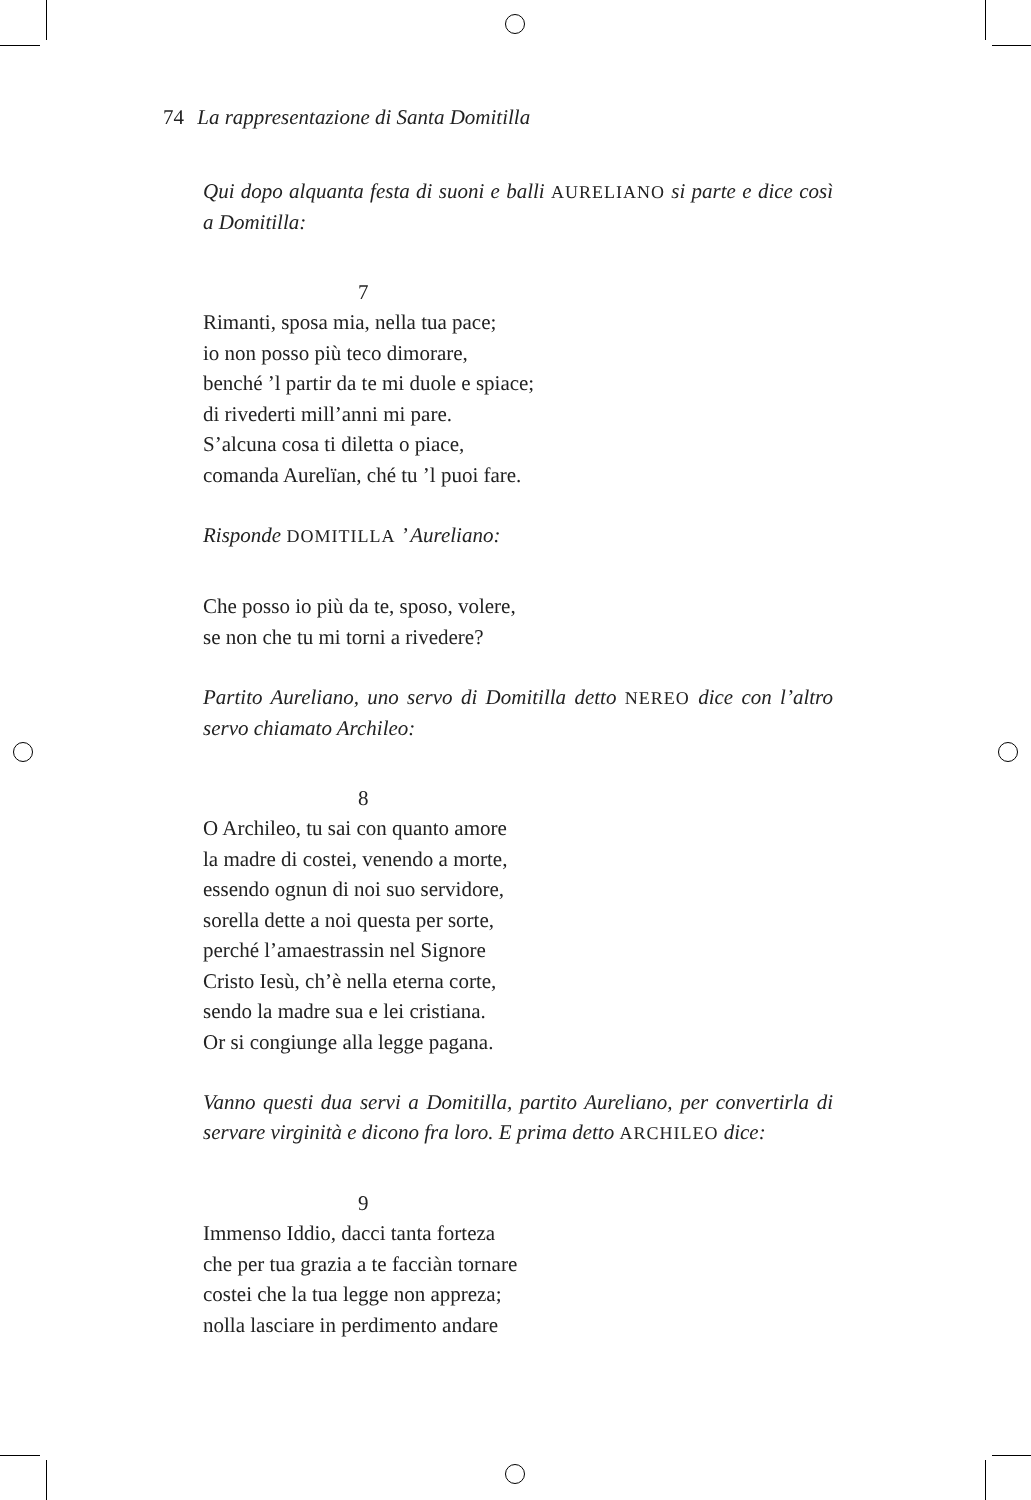74 La rappresentazione di Santa Domitilla
Qui dopo alquanta festa di suoni e balli AURELIANO si parte e dice così a Domitilla:
7
Rimanti, sposa mia, nella tua pace;
io non posso più teco dimorare,
benché ’l partir da te mi duole e spiace;
di rivederti mill’anni mi pare.
S’alcuna cosa ti diletta o piace,
comanda Aurelïan, ché tu ’l puoi fare.
Risponde DOMITILLA ’ Aureliano:
Che posso io più da te, sposo, volere,
se non che tu mi torni a rivedere?
Partito Aureliano, uno servo di Domitilla detto NEREO dice con l’altro servo chiamato Archileo:
8
O Archileo, tu sai con quanto amore
la madre di costei, venendo a morte,
essendo ognun di noi suo servidore,
sorella dette a noi questa per sorte,
perché l’amaestrassin nel Signore
Cristo Iesù, ch’è nella eterna corte,
sendo la madre sua e lei cristiana.
Or si congiunge alla legge pagana.
Vanno questi dua servi a Domitilla, partito Aureliano, per convertirla di servare virginità e dicono fra loro. E prima detto ARCHILEO dice:
9
Immenso Iddio, dacci tanta forteza
che per tua grazia a te facciàn tornare
costei che la tua legge non appreza;
nolla lasciare in perdimento andare